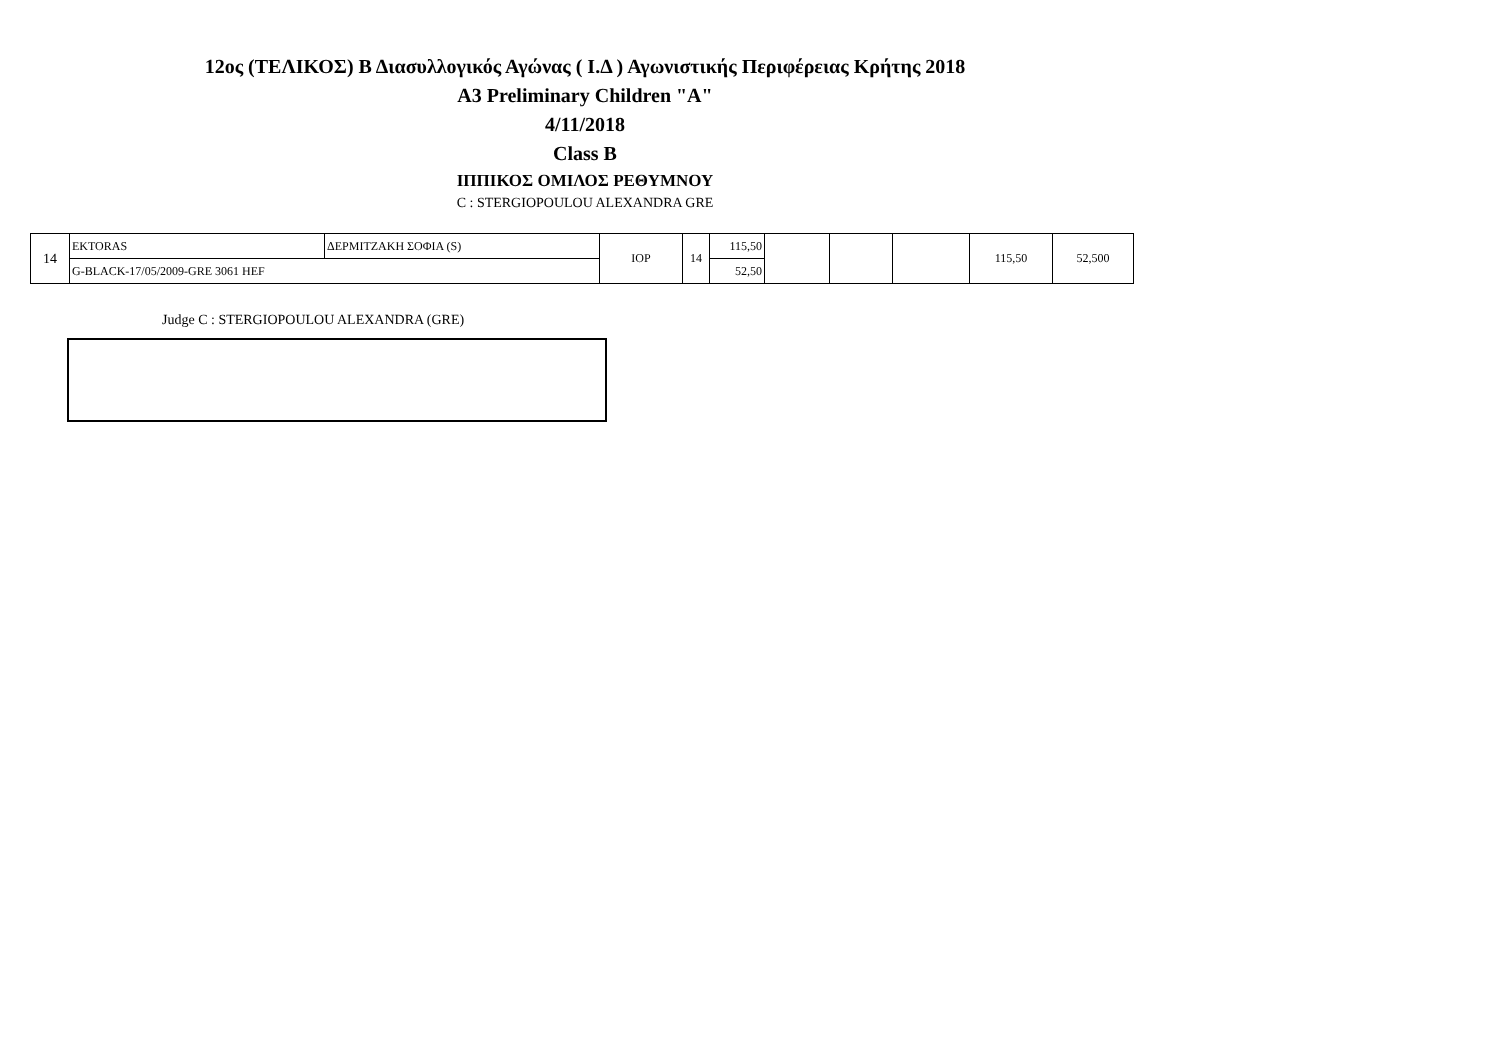12ος (ΤΕΛΙΚΟΣ) Β Διασυλλογικός Αγώνας ( Ι.Δ ) Αγωνιστικής Περιφέρειας Κρήτης 2018
A3 Preliminary Children "A"
4/11/2018
Class B
ΙΠΠΙΚΟΣ ΟΜΙΛΟΣ ΡΕΘΥΜΝΟΥ
C : STERGIOPOULOU ALEXANDRA GRE
| 14 | EKTORAS | ΔΕΡΜΙΤΖΑΚΗ ΣΟΦΙΑ (S) | ΙΟΡ | 14 | 115,50 | | | | 115,50 | 52,500 |
| | G-BLACK-17/05/2009-GRE 3061 HEF | | | | 52,50 | | | | | |
Judge C : STERGIOPOULOU ALEXANDRA (GRE)